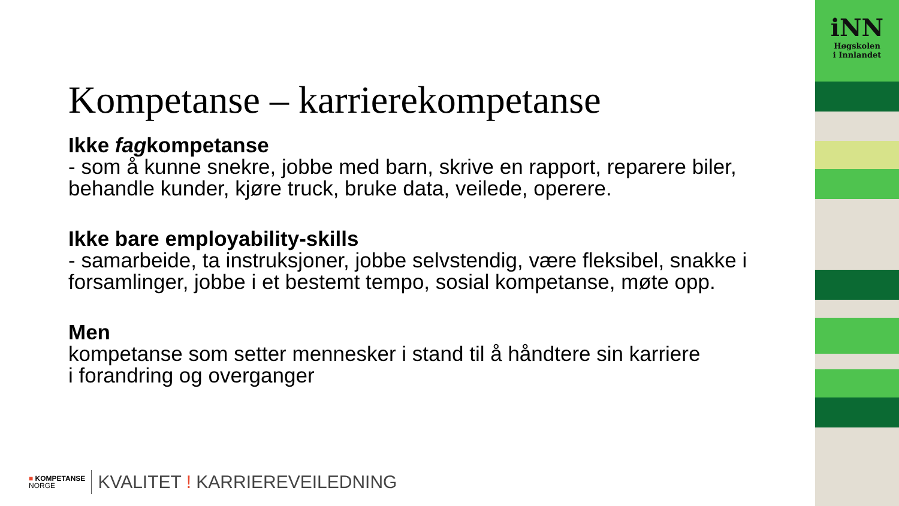Kompetanse – karrierekompetanse
Ikke fagkompetanse
- som å kunne snekre, jobbe med barn, skrive en rapport, reparere biler, behandle kunder, kjøre truck, bruke data, veilede, operere.
Ikke bare employability-skills
- samarbeide, ta instruksjoner, jobbe selvstendig, være fleksibel, snakke i forsamlinger, jobbe i et bestemt tempo, sosial kompetanse, møte opp.
Men
kompetanse som setter mennesker i stand til å håndtere sin karriere
i forandring og overganger
iNN
Høgskolen
i Innlandet
■ KOMPETANSE
NORGE
KVALITET ! KARRIEREVEILEDNING